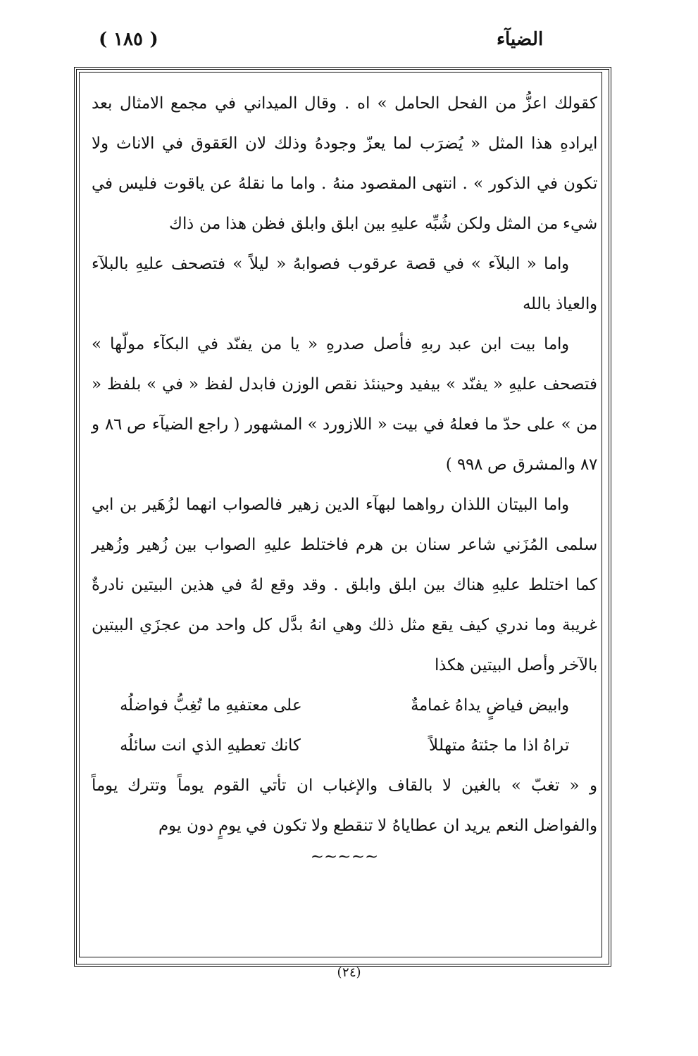( ١٨٥ ) الضيآء
كقولك اعزُّ من الفحل الحامل » اه . وقال الميداني في مجمع الامثال بعد ايرادهِ هذا المثل « يُضرَب لما يعزّ وجودهُ وذلك لان العَقوق في الاناث ولا تكون في الذكور » . انتهى المقصود منهُ . واما ما نقلهُ عن ياقوت فليس في شيء من المثل ولكن شُبِّه عليهِ بين ابلق وابلق فظن هذا من ذاك
واما « البلآء » في قصة عرقوب فصوابهُ « ليلاً » فتصحف عليهِ بالبلآء والعياذ بالله
واما بيت ابن عبد ربهِ فأصل صدرهِ « يا من يفنّد في البكآء مولّها » فتصحف عليهِ « يفنّد » بيفيد وحينئذ نقص الوزن فابدل لفظ « في » بلفظ « من » على حدّ ما فعلهُ في بيت « اللازورد » المشهور ( راجع الضيآء ص ٨٦ و ٨٧ والمشرق ص ٩٩٨ )
واما البيتان اللذان رواهما لبهآء الدين زهير فالصواب انهما لزُهَير بن ابي سلمى المُزَني شاعر سنان بن هرم فاختلط عليهِ الصواب بين زُهير وزُهير كما اختلط عليهِ هناك بين ابلق وابلق . وقد وقع لهُ في هذين البيتين نادرةٌ غريبة وما ندري كيف يقع مثل ذلك وهي انهُ بدَّل كل واحد من عجزَي البيتين بالآخر وأصل البيتين هكذا
وابيض فياضٍ يداهُ غمامةٌ على معتفيهِ ما تُغِبُّ فواضلُه
تراهُ اذا ما جئتهُ متهللاً كانك تعطيهِ الذي انت سائلُه
و « تغبّ » بالغين لا بالقاف والإغباب ان تأتي القوم يوماً وتترك يوماً والفواضل النعم يريد ان عطاياهُ لا تنقطع ولا تكون في يومٍ دون يوم
~~~~~
(٢٤)